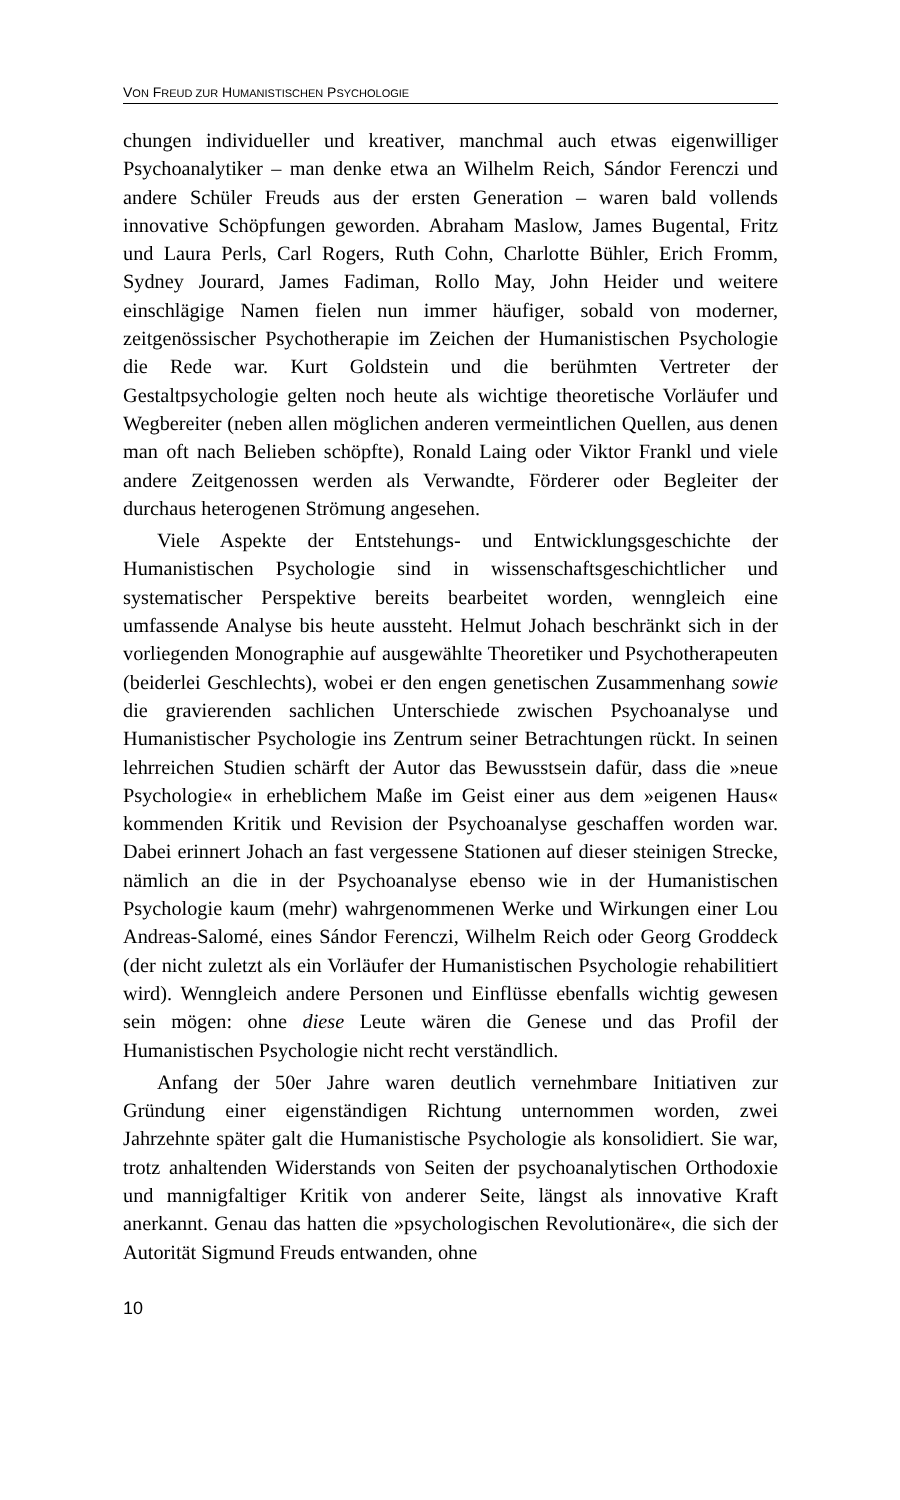VON FREUD ZUR HUMANISTISCHEN PSYCHOLOGIE
chungen individueller und kreativer, manchmal auch etwas eigenwilliger Psychoanalytiker – man denke etwa an Wilhelm Reich, Sándor Ferenczi und andere Schüler Freuds aus der ersten Generation – waren bald vollends innovative Schöpfungen geworden. Abraham Maslow, James Bugental, Fritz und Laura Perls, Carl Rogers, Ruth Cohn, Charlotte Bühler, Erich Fromm, Sydney Jourard, James Fadiman, Rollo May, John Heider und weitere einschlägige Namen fielen nun immer häufiger, sobald von moderner, zeitgenössischer Psychotherapie im Zeichen der Humanistischen Psychologie die Rede war. Kurt Goldstein und die berühmten Vertreter der Gestaltpsychologie gelten noch heute als wichtige theoretische Vorläufer und Wegbereiter (neben allen möglichen anderen vermeintlichen Quellen, aus denen man oft nach Belieben schöpfte), Ronald Laing oder Viktor Frankl und viele andere Zeitgenossen werden als Verwandte, Förderer oder Begleiter der durchaus heterogenen Strömung angesehen.
Viele Aspekte der Entstehungs- und Entwicklungsgeschichte der Humanistischen Psychologie sind in wissenschaftsgeschichtlicher und systematischer Perspektive bereits bearbeitet worden, wenngleich eine umfassende Analyse bis heute aussteht. Helmut Johach beschränkt sich in der vorliegenden Monographie auf ausgewählte Theoretiker und Psychotherapeuten (beiderlei Geschlechts), wobei er den engen genetischen Zusammenhang sowie die gravierenden sachlichen Unterschiede zwischen Psychoanalyse und Humanistischer Psychologie ins Zentrum seiner Betrachtungen rückt. In seinen lehrreichen Studien schärft der Autor das Bewusstsein dafür, dass die »neue Psychologie« in erheblichem Maße im Geist einer aus dem »eigenen Haus« kommenden Kritik und Revision der Psychoanalyse geschaffen worden war. Dabei erinnert Johach an fast vergessene Stationen auf dieser steinigen Strecke, nämlich an die in der Psychoanalyse ebenso wie in der Humanistischen Psychologie kaum (mehr) wahrgenommenen Werke und Wirkungen einer Lou Andreas-Salomé, eines Sándor Ferenczi, Wilhelm Reich oder Georg Groddeck (der nicht zuletzt als ein Vorläufer der Humanistischen Psychologie rehabilitiert wird). Wenngleich andere Personen und Einflüsse ebenfalls wichtig gewesen sein mögen: ohne diese Leute wären die Genese und das Profil der Humanistischen Psychologie nicht recht verständlich.
Anfang der 50er Jahre waren deutlich vernehmbare Initiativen zur Gründung einer eigenständigen Richtung unternommen worden, zwei Jahrzehnte später galt die Humanistische Psychologie als konsolidiert. Sie war, trotz anhaltenden Widerstands von Seiten der psychoanalytischen Orthodoxie und mannigfaltiger Kritik von anderer Seite, längst als innovative Kraft anerkannt. Genau das hatten die »psychologischen Revolutionäre«, die sich der Autorität Sigmund Freuds entwanden, ohne
10